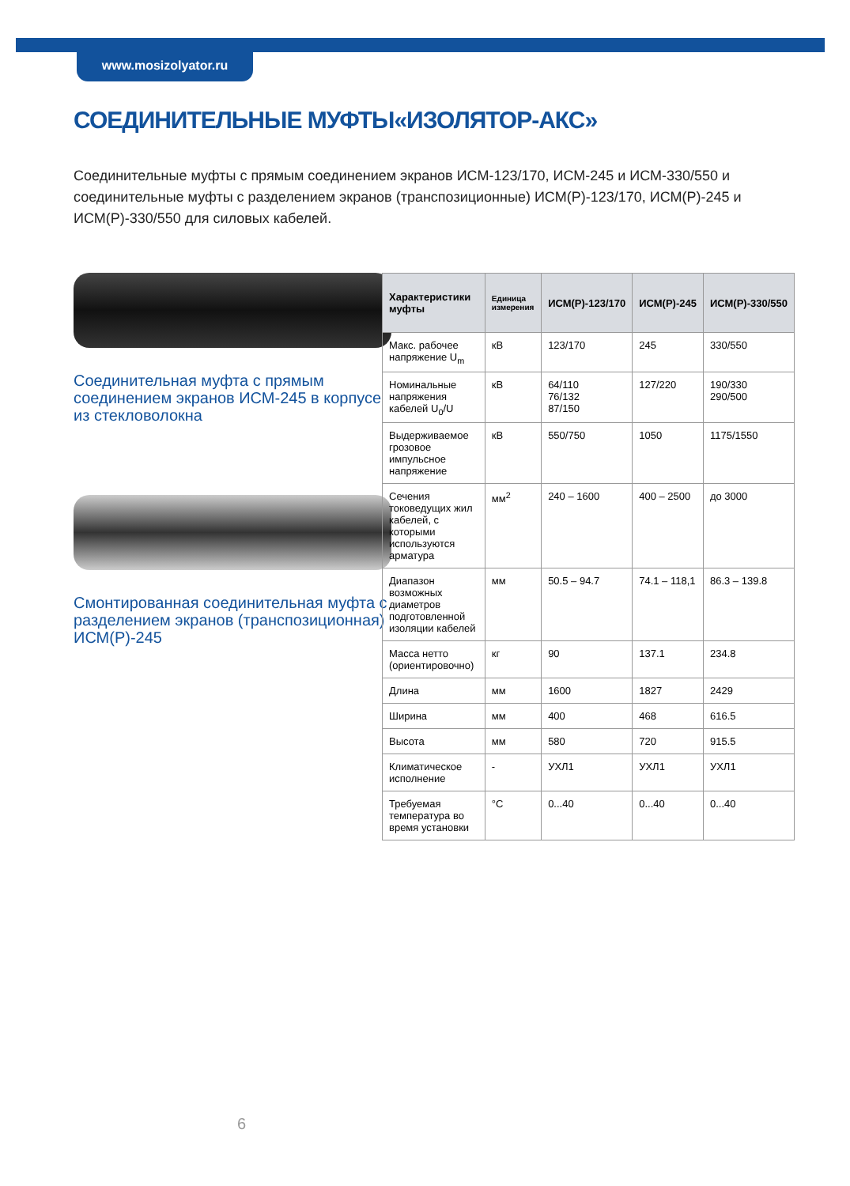www.mosizolyator.ru
СОЕДИНИТЕЛЬНЫЕ МУФТЫ«ИЗОЛЯТОР-АКС»
Соединительные муфты с прямым соединением экранов ИСМ-123/170, ИСМ-245 и ИСМ-330/550 и соединительные муфты с разделением экранов (транспозиционные) ИСМ(Р)-123/170, ИСМ(Р)-245 и ИСМ(Р)-330/550 для силовых кабелей.
Соединительная муфта с прямым соединением экранов ИСМ-245 в корпусе из стекловолокна
Смонтированная соединительная муфта с разделением экранов (транспозиционная) ИСМ(Р)-245
| Характеристики муфты | Единица измерения | ИСМ(Р)-123/170 | ИСМ(Р)-245 | ИСМ(Р)-330/550 |
| --- | --- | --- | --- | --- |
| Макс. рабочее напряжение U<sub>m</sub> | кВ | 123/170 | 245 | 330/550 |
| Номинальные напряжения кабелей U<sub>0</sub>/U | кВ | 64/110 76/132 87/150 | 127/220 | 190/330 290/500 |
| Выдерживаемое грозовое импульсное напряжение | кВ | 550/750 | 1050 | 1175/1550 |
| Сечения токоведущих жил кабелей, с которыми используются арматура | мм<sup>2</sup> | 240 – 1600 | 400 – 2500 | до 3000 |
| Диапазон возможных диаметров подготовленной изоляции кабелей | мм | 50.5 – 94.7 | 74.1 – 118,1 | 86.3 – 139.8 |
| Масса нетто (ориентировочно) | кг | 90 | 137.1 | 234.8 |
| Длина | мм | 1600 | 1827 | 2429 |
| Ширина | мм | 400 | 468 | 616.5 |
| Высота | мм | 580 | 720 | 915.5 |
| Климатическое исполнение | - | УХЛ1 | УХЛ1 | УХЛ1 |
| Требуемая температура во время установки | °C | 0...40 | 0...40 | 0...40 |
6